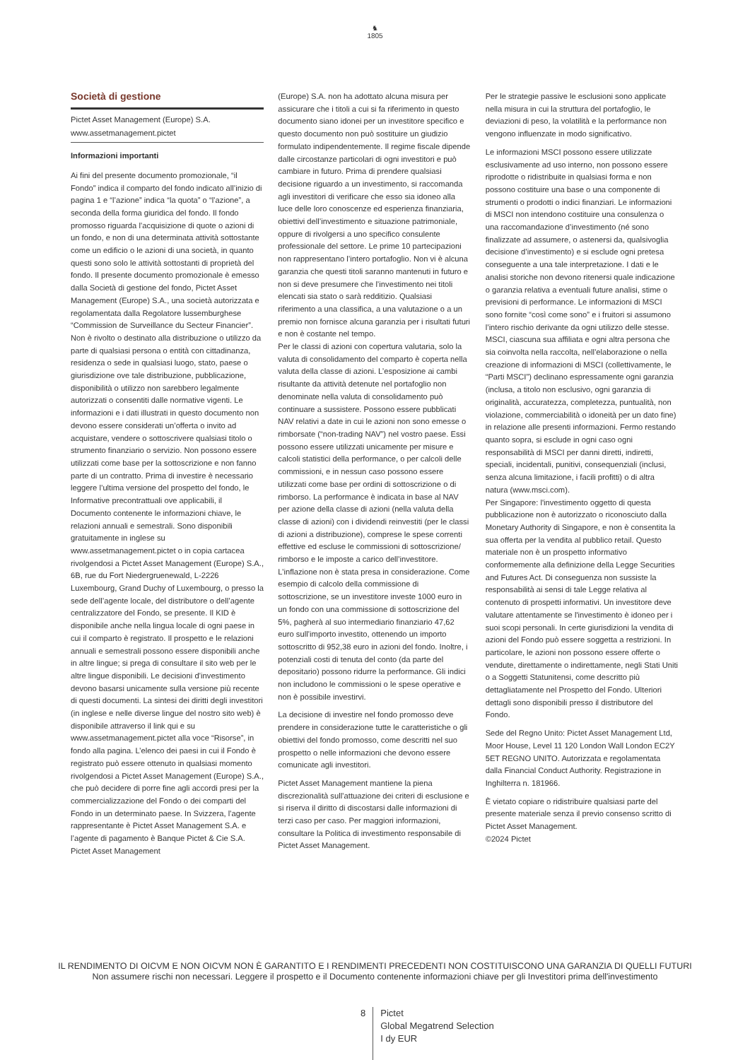♞
1805
Società di gestione
Pictet Asset Management (Europe) S.A.
www.assetmanagement.pictet
Informazioni importanti
Ai fini del presente documento promozionale, “il Fondo” indica il comparto del fondo indicato all’inizio di pagina 1 e “l’azione” indica “la quota” o “l’azione”, a seconda della forma giuridica del fondo. Il fondo promosso riguarda l’acquisizione di quote o azioni di un fondo, e non di una determinata attività sottostante come un edificio o le azioni di una società, in quanto questi sono solo le attività sottostanti di proprietà del fondo. Il presente documento promozionale è emesso dalla Società di gestione del fondo, Pictet Asset Management (Europe) S.A., una società autorizzata e regolamentata dalla Regolatore lussemburghese “Commission de Surveillance du Secteur Financier”. Non è rivolto o destinato alla distribuzione o utilizzo da parte di qualsiasi persona o entità con cittadinanza, residenza o sede in qualsiasi luogo, stato, paese o giurisdizione ove tale distribuzione, pubblicazione, disponibilità o utilizzo non sarebbero legalmente autorizzati o consentiti dalle normative vigenti. Le informazioni e i dati illustrati in questo documento non devono essere considerati un’offerta o invito ad acquistare, vendere o sottoscrivere qualsiasi titolo o strumento finanziario o servizio. Non possono essere utilizzati come base per la sottoscrizione e non fanno parte di un contratto. Prima di investire è necessario leggere l’ultima versione del prospetto del fondo, le Informative precontrattuali ove applicabili, il Documento contenente le informazioni chiave, le relazioni annuali e semestrali. Sono disponibili gratuitamente in inglese su www.assetmanagement.pictet o in copia cartacea rivolgendosi a Pictet Asset Management (Europe) S.A., 6B, rue du Fort Niedergruenewald, L-2226 Luxembourg, Grand Duchy of Luxembourg, o presso la sede dell’agente locale, del distributore o dell’agente centralizzatore del Fondo, se presente. Il KID è disponibile anche nella lingua locale di ogni paese in cui il comparto è registrato. Il prospetto e le relazioni annuali e semestrali possono essere disponibili anche in altre lingue; si prega di consultare il sito web per le altre lingue disponibili. Le decisioni d’investimento devono basarsi unicamente sulla versione più recente di questi documenti. La sintesi dei diritti degli investitori (in inglese e nelle diverse lingue del nostro sito web) è disponibile attraverso il link qui e su www.assetmanagement.pictet alla voce “Risorse”, in fondo alla pagina. L’elenco dei paesi in cui il Fondo è registrato può essere ottenuto in qualsiasi momento rivolgendosi a Pictet Asset Management (Europe) S.A., che può decidere di porre fine agli accordi presi per la commercializzazione del Fondo o dei comparti del Fondo in un determinato paese. In Svizzera, l’agente rappresentante è Pictet Asset Management S.A. e l’agente di pagamento è Banque Pictet & Cie S.A. Pictet Asset Management
(Europe) S.A. non ha adottato alcuna misura per assicurare che i titoli a cui si fa riferimento in questo documento siano idonei per un investitore specifico e questo documento non può sostituire un giudizio formulato indipendentemente. Il regime fiscale dipende dalle circostanze particolari di ogni investitori e può cambiare in futuro. Prima di prendere qualsiasi decisione riguardo a un investimento, si raccomanda agli investitori di verificare che esso sia idoneo alla luce delle loro conoscenze ed esperienza finanziaria, obiettivi dell’investimento e situazione patrimoniale, oppure di rivolgersi a uno specifico consulente professionale del settore. Le prime 10 partecipazioni non rappresentano l’intero portafoglio. Non vi è alcuna garanzia che questi titoli saranno mantenuti in futuro e non si deve presumere che l’investimento nei titoli elencati sia stato o sarà redditizio. Qualsiasi riferimento a una classifica, a una valutazione o a un premio non fornisce alcuna garanzia per i risultati futuri e non è costante nel tempo.
Per le classi di azioni con copertura valutaria, solo la valuta di consolidamento del comparto è coperta nella valuta della classe di azioni. L’esposizione ai cambi risultante da attività detenute nel portafoglio non denominate nella valuta di consolidamento può continuare a sussistere. Possono essere pubblicati NAV relativi a date in cui le azioni non sono emesse o rimborsate (“non-trading NAV”) nel vostro paese. Essi possono essere utilizzati unicamente per misure e calcoli statistici della performance, o per calcoli delle commissioni, e in nessun caso possono essere utilizzati come base per ordini di sottoscrizione o di rimborso. La performance è indicata in base al NAV per azione della classe di azioni (nella valuta della classe di azioni) con i dividendi reinvestiti (per le classi di azioni a distribuzione), comprese le spese correnti effettive ed escluse le commissioni di sottoscrizione/ rimborso e le imposte a carico dell’investitore. L’inflazione non è stata presa in considerazione. Come esempio di calcolo della commissione di sottoscrizione, se un investitore investe 1000 euro in un fondo con una commissione di sottoscrizione del 5%, pagherà al suo intermediario finanziario 47,62 euro sull’importo investito, ottenendo un importo sottoscritto di 952,38 euro in azioni del fondo. Inoltre, i potenziali costi di tenuta del conto (da parte del depositario) possono ridurre la performance. Gli indici non includono le commissioni o le spese operative e non è possibile investirvi.
La decisione di investire nel fondo promosso deve prendere in considerazione tutte le caratteristiche o gli obiettivi del fondo promosso, come descritti nel suo prospetto o nelle informazioni che devono essere comunicate agli investitori.
Pictet Asset Management mantiene la piena discrezionalità sull’attuazione dei criteri di esclusione e si riserva il diritto di discostarsi dalle informazioni di terzi caso per caso. Per maggiori informazioni, consultare la Politica di investimento responsabile di Pictet Asset Management.
Per le strategie passive le esclusioni sono applicate nella misura in cui la struttura del portafoglio, le deviazioni di peso, la volatilità e la performance non vengono influenzate in modo significativo.
Le informazioni MSCI possono essere utilizzate esclusivamente ad uso interno, non possono essere riprodotte o ridistribuite in qualsiasi forma e non possono costituire una base o una componente di strumenti o prodotti o indici finanziari. Le informazioni di MSCI non intendono costituire una consulenza o una raccomandazione d’investimento (né sono finalizzate ad assumere, o astenersi da, qualsivoglia decisione d’investimento) e si esclude ogni pretesa conseguente a una tale interpretazione. I dati e le analisi storiche non devono ritenersi quale indicazione o garanzia relativa a eventuali future analisi, stime o previsioni di performance. Le informazioni di MSCI sono fornite “così come sono” e i fruitori si assumono l’intero rischio derivante da ogni utilizzo delle stesse. MSCI, ciascuna sua affiliata e ogni altra persona che sia coinvolta nella raccolta, nell’elaborazione o nella creazione di informazioni di MSCI (collettivamente, le “Parti MSCI”) declinano espressamente ogni garanzia (inclusa, a titolo non esclusivo, ogni garanzia di originalità, accuratezza, completezza, puntualità, non violazione, commerciabilità o idoneità per un dato fine) in relazione alle presenti informazioni. Fermo restando quanto sopra, si esclude in ogni caso ogni responsabilità di MSCI per danni diretti, indiretti, speciali, incidentali, punitivi, consequenziali (inclusi, senza alcuna limitazione, i facili profitti) o di altra natura (www.msci.com).
Per Singapore: l'investimento oggetto di questa pubblicazione non è autorizzato o riconosciuto dalla Monetary Authority di Singapore, e non è consentita la sua offerta per la vendita al pubblico retail. Questo materiale non è un prospetto informativo conformemente alla definizione della Legge Securities and Futures Act. Di conseguenza non sussiste la responsabilità ai sensi di tale Legge relativa al contenuto di prospetti informativi. Un investitore deve valutare attentamente se l'investimento è idoneo per i suoi scopi personali. In certe giurisdizioni la vendita di azioni del Fondo può essere soggetta a restrizioni. In particolare, le azioni non possono essere offerte o vendute, direttamente o indirettamente, negli Stati Uniti o a Soggetti Statunitensi, come descritto più dettagliatamente nel Prospetto del Fondo. Ulteriori dettagli sono disponibili presso il distributore del Fondo.
Sede del Regno Unito: Pictet Asset Management Ltd, Moor House, Level 11 120 London Wall London EC2Y 5ET REGNO UNITO. Autorizzata e regolamentata dalla Financial Conduct Authority. Registrazione in Inghilterra n. 181966.
È vietato copiare o ridistribuire qualsiasi parte del presente materiale senza il previo consenso scritto di Pictet Asset Management.
©2024 Pictet
IL RENDIMENTO DI OICVM E NON OICVM NON È GARANTITO E I RENDIMENTI PRECEDENTI NON COSTITUISCONO UNA GARANZIA DI QUELLI FUTURI
Non assumere rischi non necessari. Leggere il prospetto e il Documento contenente informazioni chiave per gli Investitori prima dell'investimento
8
Pictet
Global Megatrend Selection
I dy EUR